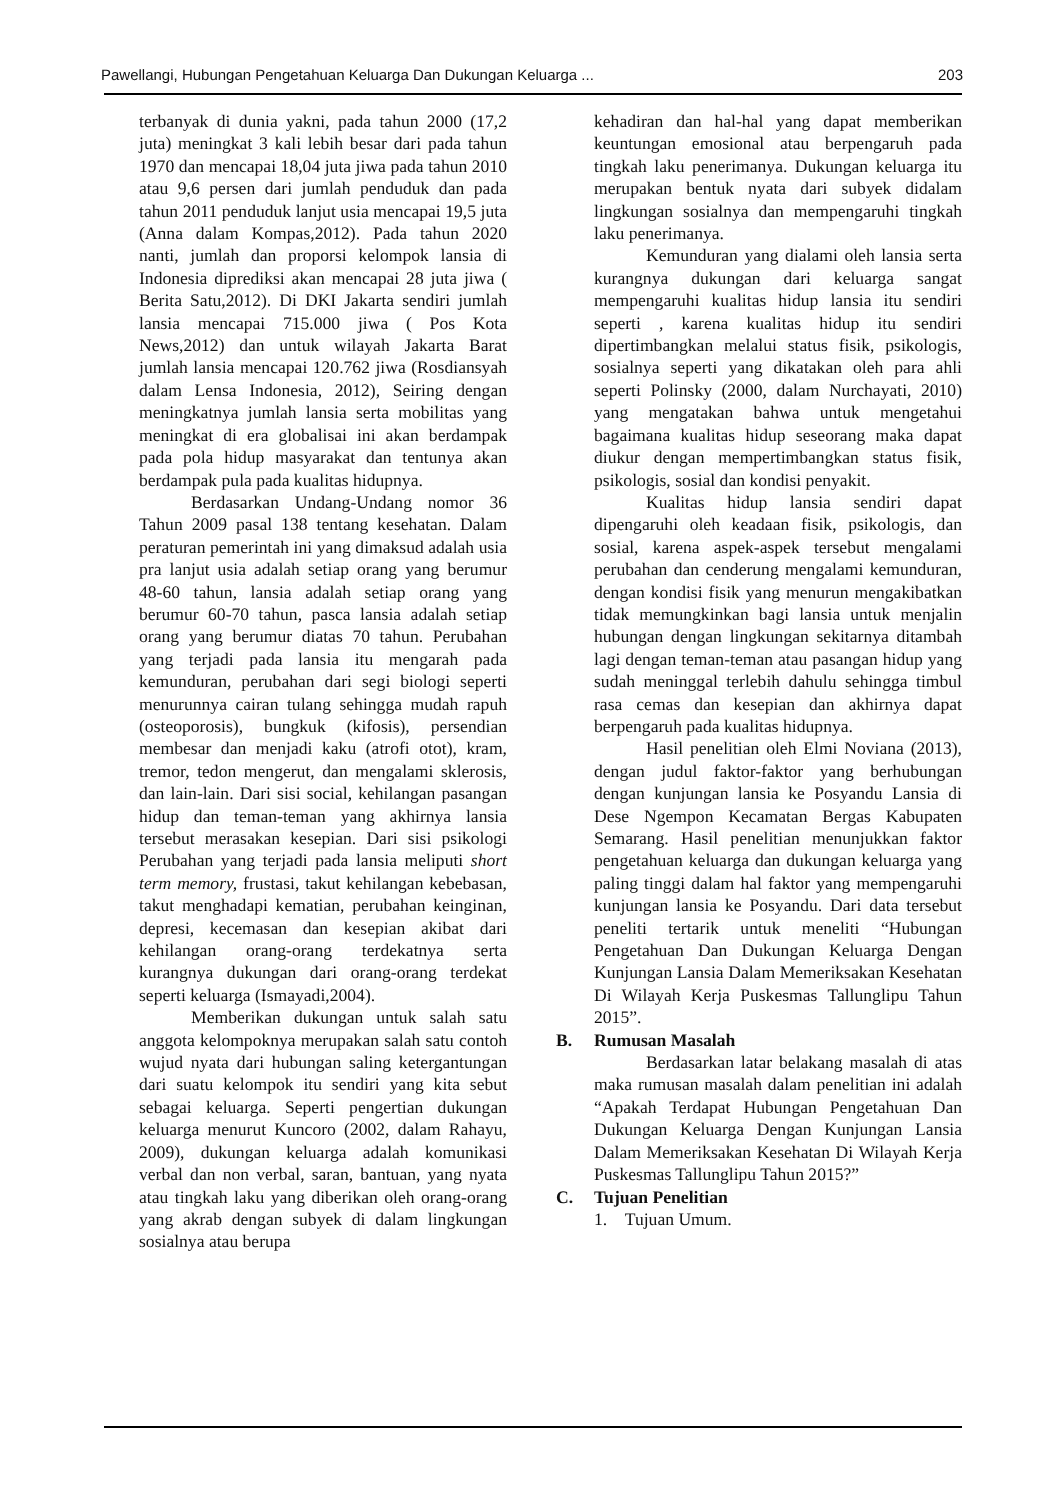Pawellangi, Hubungan Pengetahuan Keluarga Dan Dukungan Keluarga ... 203
terbanyak di dunia yakni, pada tahun 2000 (17,2 juta) meningkat 3 kali lebih besar dari pada tahun 1970 dan mencapai 18,04 juta jiwa pada tahun 2010 atau 9,6 persen dari jumlah penduduk dan pada tahun 2011 penduduk lanjut usia mencapai 19,5 juta (Anna dalam Kompas,2012). Pada tahun 2020 nanti, jumlah dan proporsi kelompok lansia di Indonesia diprediksi akan mencapai 28 juta jiwa ( Berita Satu,2012). Di DKI Jakarta sendiri jumlah lansia mencapai 715.000 jiwa ( Pos Kota News,2012) dan untuk wilayah Jakarta Barat jumlah lansia mencapai 120.762 jiwa (Rosdiansyah dalam Lensa Indonesia, 2012), Seiring dengan meningkatnya jumlah lansia serta mobilitas yang meningkat di era globalisai ini akan berdampak pada pola hidup masyarakat dan tentunya akan berdampak pula pada kualitas hidupnya.
Berdasarkan Undang-Undang nomor 36 Tahun 2009 pasal 138 tentang kesehatan. Dalam peraturan pemerintah ini yang dimaksud adalah usia pra lanjut usia adalah setiap orang yang berumur 48-60 tahun, lansia adalah setiap orang yang berumur 60-70 tahun, pasca lansia adalah setiap orang yang berumur diatas 70 tahun. Perubahan yang terjadi pada lansia itu mengarah pada kemunduran, perubahan dari segi biologi seperti menurunnya cairan tulang sehingga mudah rapuh (osteoporosis), bungkuk (kifosis), persendian membesar dan menjadi kaku (atrofi otot), kram, tremor, tedon mengerut, dan mengalami sklerosis, dan lain-lain. Dari sisi social, kehilangan pasangan hidup dan teman-teman yang akhirnya lansia tersebut merasakan kesepian. Dari sisi psikologi Perubahan yang terjadi pada lansia meliputi short term memory, frustasi, takut kehilangan kebebasan, takut menghadapi kematian, perubahan keinginan, depresi, kecemasan dan kesepian akibat dari kehilangan orang-orang terdekatnya serta kurangnya dukungan dari orang-orang terdekat seperti keluarga (Ismayadi,2004).
Memberikan dukungan untuk salah satu anggota kelompoknya merupakan salah satu contoh wujud nyata dari hubungan saling ketergantungan dari suatu kelompok itu sendiri yang kita sebut sebagai keluarga. Seperti pengertian dukungan keluarga menurut Kuncoro (2002, dalam Rahayu, 2009), dukungan keluarga adalah komunikasi verbal dan non verbal, saran, bantuan, yang nyata atau tingkah laku yang diberikan oleh orang-orang yang akrab dengan subyek di dalam lingkungan sosialnya atau berupa
kehadiran dan hal-hal yang dapat memberikan keuntungan emosional atau berpengaruh pada tingkah laku penerimanya. Dukungan keluarga itu merupakan bentuk nyata dari subyek didalam lingkungan sosialnya dan mempengaruhi tingkah laku penerimanya.
Kemunduran yang dialami oleh lansia serta kurangnya dukungan dari keluarga sangat mempengaruhi kualitas hidup lansia itu sendiri seperti , karena kualitas hidup itu sendiri dipertimbangkan melalui status fisik, psikologis, sosialnya seperti yang dikatakan oleh para ahli seperti Polinsky (2000, dalam Nurchayati, 2010) yang mengatakan bahwa untuk mengetahui bagaimana kualitas hidup seseorang maka dapat diukur dengan mempertimbangkan status fisik, psikologis, sosial dan kondisi penyakit.
Kualitas hidup lansia sendiri dapat dipengaruhi oleh keadaan fisik, psikologis, dan sosial, karena aspek-aspek tersebut mengalami perubahan dan cenderung mengalami kemunduran, dengan kondisi fisik yang menurun mengakibatkan tidak memungkinkan bagi lansia untuk menjalin hubungan dengan lingkungan sekitarnya ditambah lagi dengan teman-teman atau pasangan hidup yang sudah meninggal terlebih dahulu sehingga timbul rasa cemas dan kesepian dan akhirnya dapat berpengaruh pada kualitas hidupnya.
Hasil penelitian oleh Elmi Noviana (2013), dengan judul faktor-faktor yang berhubungan dengan kunjungan lansia ke Posyandu Lansia di Dese Ngempon Kecamatan Bergas Kabupaten Semarang. Hasil penelitian menunjukkan faktor pengetahuan keluarga dan dukungan keluarga yang paling tinggi dalam hal faktor yang mempengaruhi kunjungan lansia ke Posyandu. Dari data tersebut peneliti tertarik untuk meneliti “Hubungan Pengetahuan Dan Dukungan Keluarga Dengan Kunjungan Lansia Dalam Memeriksakan Kesehatan Di Wilayah Kerja Puskesmas Tallunglipu Tahun 2015”.
B. Rumusan Masalah
Berdasarkan latar belakang masalah di atas maka rumusan masalah dalam penelitian ini adalah “Apakah Terdapat Hubungan Pengetahuan Dan Dukungan Keluarga Dengan Kunjungan Lansia Dalam Memeriksakan Kesehatan Di Wilayah Kerja Puskesmas Tallunglipu Tahun 2015?”
C. Tujuan Penelitian
1. Tujuan Umum.